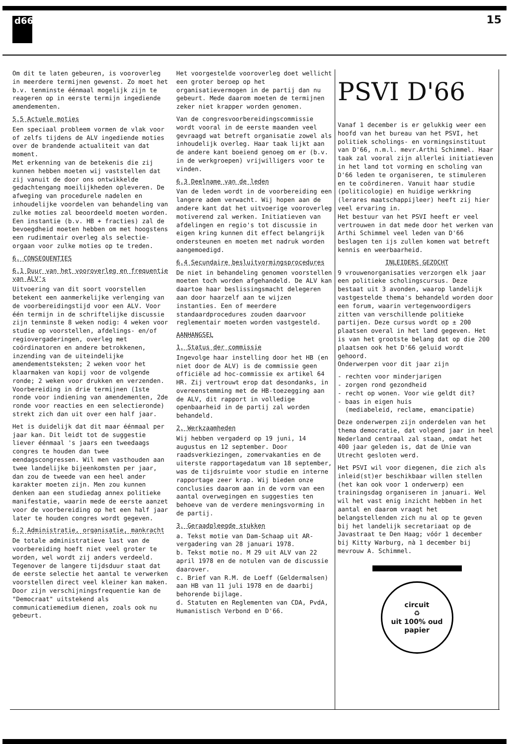d66
15
Om dit te laten gebeuren, is vooroverleg in meerdere termijnen gewenst. Zo moet het b.v. tenminste éénmaal mogelijk zijn te reageren op in eerste termijn ingediende amendementen.
5.5 Actuele moties
Een speciaal probleem vormen de vlak voor of zelfs tijdens de ALV ingediende moties over de brandende actualiteit van dat moment.
Met erkenning van de betekenis die zij kunnen hebben moeten wij vaststellen dat zij vanuit de door ons ontwikkelde gedachtengang moeilijkheden opleveren. De afweging van procedurele nadelen en inhoudelijke voordelen van behandeling van zulke moties zal beoordeeld moeten worden. Een instantie (b.v. HB + fracties) zal de bevoegdheid moeten hebben om met hoogstens een rudimentair overleg als selectie-orgaan voor zulke moties op te treden.
6. CONSEQUENTIES
6.1 Duur van het vooroverleg en frequentie van ALV's
Uitvoering van dit soort voorstellen betekent een aanmerkelijke verlenging van de voorbereidingstijd voor een ALV. Voor één termijn in de schriftelijke discussie zijn tenminste 8 weken nodig: 4 weken voor studie op voorstellen, afdelings- en/of regiovergaderingen, overleg met coördinatoren en andere betrokkenen, inzending van de uiteindelijke amendementsteksten; 2 weken voor het klaarmaken van kopij voor de volgende ronde; 2 weken voor drukken en verzenden. Voorbereiding in drie termijnen (1ste ronde voor indiening van amendementen, 2de ronde voor reacties en een selectieronde) strekt zich dan uit over een half jaar.
Het is duidelijk dat dit maar éénmaal per jaar kan. Dit leidt tot de suggestie liever éénmaal 's jaars een tweedaags congres te houden dan twee eendagscongressen. Wil men vasthouden aan twee landelijke bijeenkomsten per jaar, dan zou de tweede van een heel ander karakter moeten zijn. Men zou kunnen denken aan een studiedag annex politieke manifestatie, waarin mede de eerste aanzet voor de voorbereiding op het een half jaar later te houden congres wordt gegeven.
6.2 Administratie, organisatie, mankracht
De totale administratieve last van de voorbereiding hoeft niet veel groter te worden, wel wordt zij anders verdeeld. Tegenover de langere tijdsduur staat dat de eerste selectie het aantal te verwerken voorstellen direct veel kleiner kan maken. Door zijn verschijningsfrequentie kan de "Democraat" uitstekend als communicatiemedium dienen, zoals ook nu gebeurt.
Het voorgestelde vooroverleg doet wellicht een groter beroep op het organisatievermogen in de partij dan nu gebeurt. Mede daarom moeten de termijnen zeker niet krapper worden genomen.
Van de congresvoorbereidingscommissie wordt vooral in de eerste maanden veel gevraagd wat betreft organisatie zowel als inhoudelijk overleg. Haar taak lijkt aan de andere kant boeiend genoeg om er (b.v. in de werkgroepen) vrijwilligers voor te vinden.
6.3 Deelname van de leden
Van de leden wordt in de voorbereiding een langere adem verwacht. Wij hopen aan de andere kant dat het uitvoerige vooroverleg motiverend zal werken. Initiatieven van afdelingen en regio's tot discussie in eigen kring kunnen dit effect belangrijk ondersteunen en moeten met nadruk worden aangemoedigd.
6.4 Secundaire besluitvormingsprocedures
De niet in behandeling genomen voorstellen moeten toch worden afgehandeld. De ALV kan daartoe haar beslissingsmacht delegeren aan door haarzelf aan te wijzen instanties. Een of meerdere standaardprocedures zouden daarvoor reglementair moeten worden vastgesteld.
AANHANGSEL
1. Status der commissie
Ingevolge haar instelling door het HB (en niet door de ALV) is de commissie geen officiële ad hoc-commissie ex artikel 64 HR. Zij vertrouwt erop dat desondanks, in overeenstemming met de HB-toezegging aan de ALV, dit rapport in volledige openbaarheid in de partij zal worden behandeld.
2. Werkzaamheden
Wij hebben vergaderd op 19 juni, 14 augustus en 12 september. Door raadsverkiezingen, zomervakanties en de uiterste rapportagedatum van 18 september, was de tijdsruimte voor studie en interne rapportage zeer krap. Wij bieden onze conclusies daarom aan in de vorm van een aantal overwegingen en suggesties ten behoeve van de verdere meningsvorming in de partij.
3. Geraadpleegde stukken
a. Tekst motie van Dam-Schaap uit AR-vergadering van 28 januari 1978.
b. Tekst motie no. M 29 uit ALV van 22 april 1978 en de notulen van de discussie daarover.
c. Brief van R.M. de Loeff (Geldermalsen) aan HB van 11 juli 1978 en de daarbij behorende bijlage.
d. Statuten en Reglementen van CDA, PvdA, Humanistisch Verbond en D'66.
PSVI D'66
Vanaf 1 december is er gelukkig weer een hoofd van het bureau van het PSVI, het politiek scholings- en vormingsinstituut van D'66, n.m.l. mevr.Arthi Schimmel. Haar taak zal vooral zijn allerlei initiatieven in het land tot vorming en scholing van D'66 leden te organiseren, te stimuleren en te coördineren. Vanuit haar studie (politicologie) en huidige werkkring (lerares maatschappijleer) heeft zij hier veel ervaring in.
Het bestuur van het PSVI heeft er veel vertrouwen in dat mede door het werken van Arthi Schimmel veel leden van D'66 beslagen ten ijs zullen komen wat betreft kennis en weerbaarheid.
INLEIDERS GEZOCHT
9 vrouwenorganisaties verzorgen elk jaar een politieke scholingscursus. Deze bestaat uit 3 avonden, waarop landelijk vastgestelde thema's behandeld worden door een forum, waarin vertegenwoordigers zitten van verschillende politieke partijen. Deze cursus wordt op ± 200 plaatsen overal in het land gegeven. Het is van het grootste belang dat op die 200 plaatsen ook het D'66 geluid wordt gehoord.
Onderwerpen voor dit jaar zijn
- rechten voor minderjarigen
- zorgen rond gezondheid
- recht op wonen. Voor wie geldt dit?
- baas in eigen huis
(mediabeleid, reclame, emancipatie)
Deze onderwerpen zijn onderdelen van het thema democratie, dat volgend jaar in heel Nederland centraal zal staan, omdat het 400 jaar geleden is, dat de Unie van Utrecht gesloten werd.
Het PSVI wil voor diegenen, die zich als inleid(st)er beschikbaar willen stellen (het kan ook voor 1 onderwerp) een trainingsdag organiseren in januari. Wel wil het vast enig inzicht hebben in het aantal en daarom vraagt het belangstellenden zich nu al op te geven bij het landelijk secretariaat op de Javastraat te Den Haag; vóór 1 december bij Kitty Warburg, nà 1 december bij mevrouw A. Schimmel.
circuit
♻
uit 100% oud papier